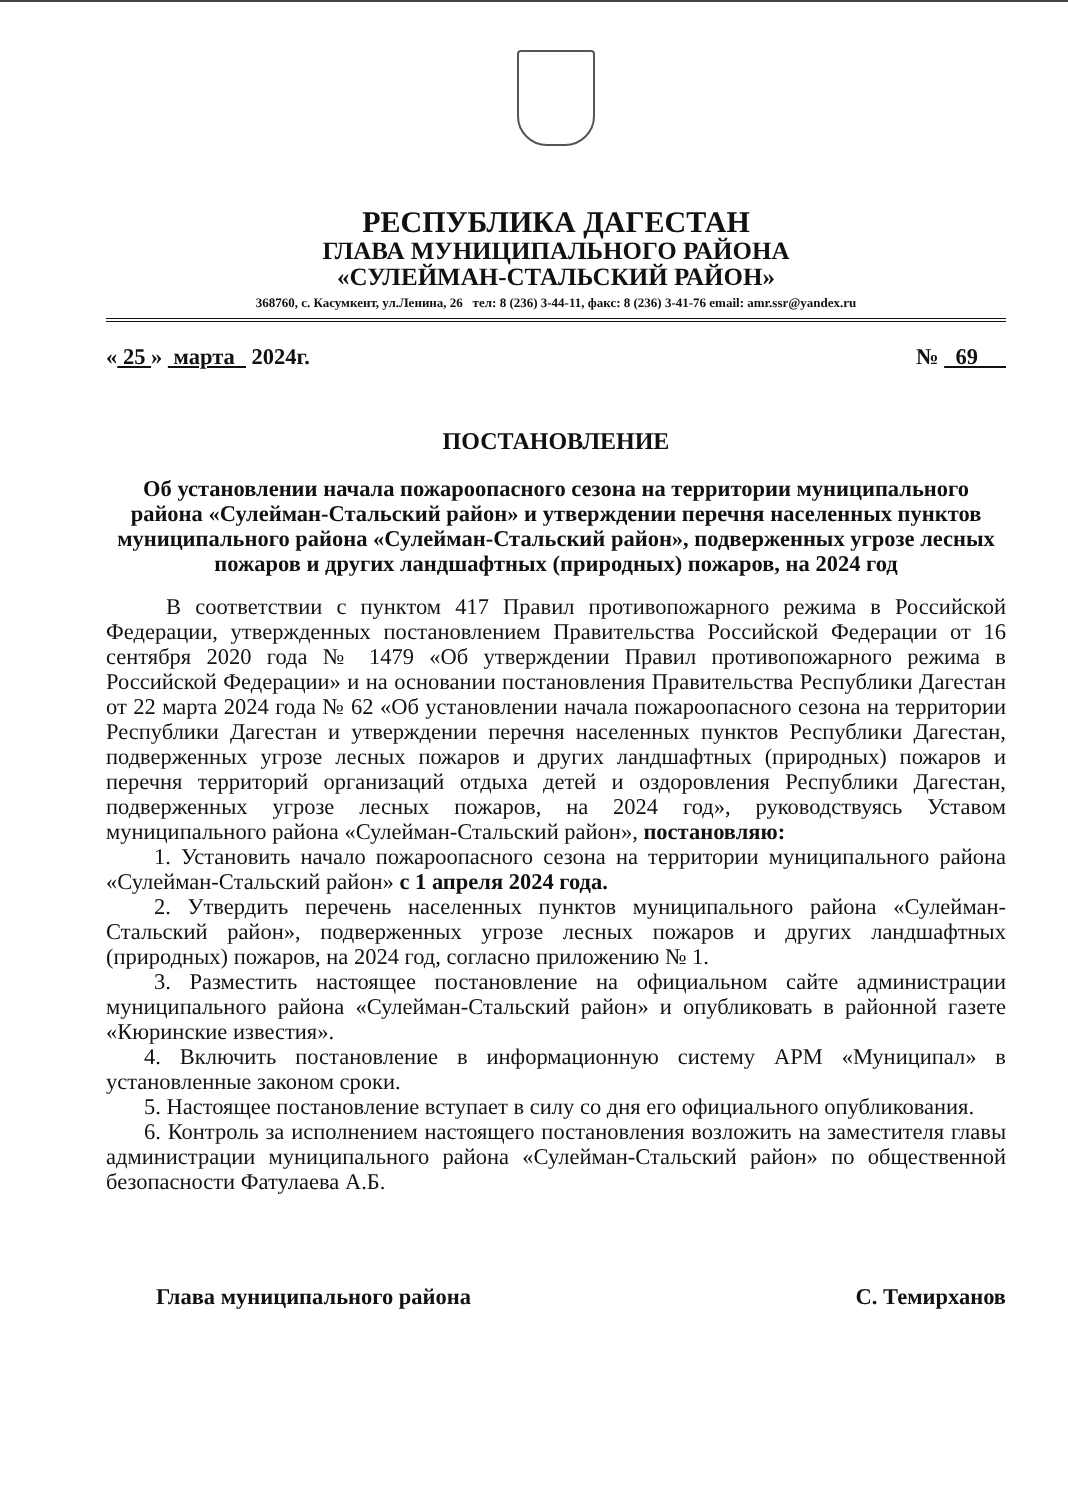РЕСПУБЛИКА ДАГЕСТАН
ГЛАВА МУНИЦИПАЛЬНОГО РАЙОНА
«СУЛЕЙМАН-СТАЛЬСКИЙ РАЙОН»
368760, с. Касумкент, ул.Ленина, 26 тел: 8 (236) 3-44-11, факс: 8 (236) 3-41-76 email: amr.ssr@yandex.ru
« 25 » марта 2024г. № 69
ПОСТАНОВЛЕНИЕ
Об установлении начала пожароопасного сезона на территории муниципального района «Сулейман-Стальский район» и утверждении перечня населенных пунктов муниципального района «Сулейман-Стальский район», подверженных угрозе лесных пожаров и других ландшафтных (природных) пожаров, на 2024 год
В соответствии с пунктом 417 Правил противопожарного режима в Российской Федерации, утвержденных постановлением Правительства Российской Федерации от 16 сентября 2020 года № 1479 «Об утверждении Правил противопожарного режима в Российской Федерации» и на основании постановления Правительства Республики Дагестан от 22 марта 2024 года № 62 «Об установлении начала пожароопасного сезона на территории Республики Дагестан и утверждении перечня населенных пунктов Республики Дагестан, подверженных угрозе лесных пожаров и других ландшафтных (природных) пожаров и перечня территорий организаций отдыха детей и оздоровления Республики Дагестан, подверженных угрозе лесных пожаров, на 2024 год», руководствуясь Уставом муниципального района «Сулейман-Стальский район», постановляю:
1. Установить начало пожароопасного сезона на территории муниципального района «Сулейман-Стальский район» с 1 апреля 2024 года.
2. Утвердить перечень населенных пунктов муниципального района «Сулейман-Стальский район», подверженных угрозе лесных пожаров и других ландшафтных (природных) пожаров, на 2024 год, согласно приложению № 1.
3. Разместить настоящее постановление на официальном сайте администрации муниципального района «Сулейман-Стальский район» и опубликовать в районной газете «Кюринские известия».
4. Включить постановление в информационную систему АРМ «Муниципал» в установленные законом сроки.
5. Настоящее постановление вступает в силу со дня его официального опубликования.
6. Контроль за исполнением настоящего постановления возложить на заместителя главы администрации муниципального района «Сулейман-Стальский район» по общественной безопасности Фатулаева А.Б.
Глава муниципального района С. Темирханов